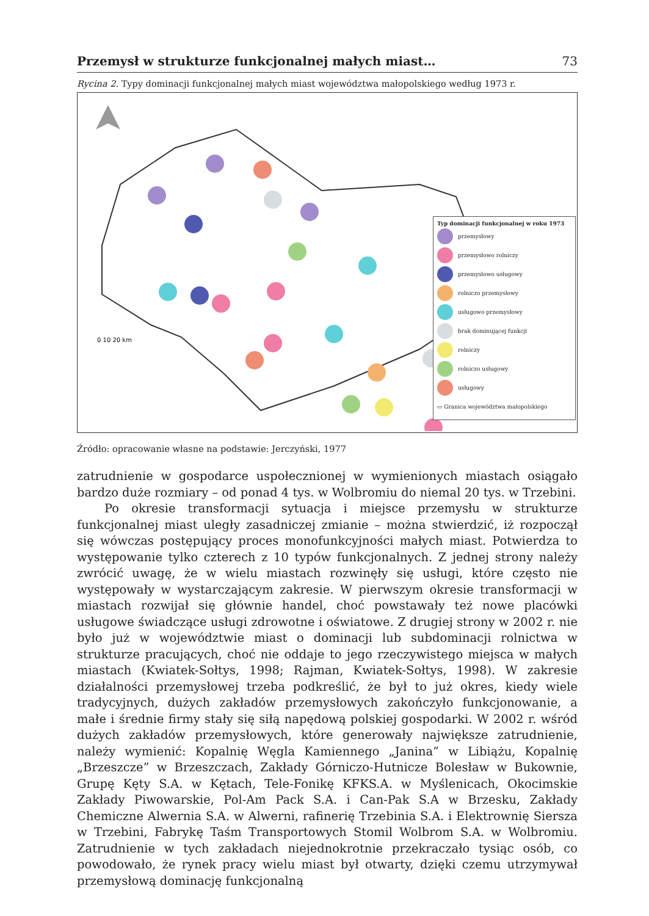Przemysł w strukturze funkcjonalnej małych miast… 73
Rycina 2. Typy dominacji funkcjonalnej małych miast województwa małopolskiego według 1973 r.
0 10 20 km
Typ dominacji funkcjonalnej w roku 1973
przemysłowy
przemysłowo rolniczy
przemysłowo usługowy
rolniczo przemysłowy
usługowo przemysłowy
brak dominującej funkcji
rolniczy
rolniczo usługowy
usługowy
▭ Granica województwa małopolskiego
Źródło: opracowanie własne na podstawie: Jerczyński, 1977
zatrudnienie w gospodarce uspołecznionej w wymienionych miastach osiągało bardzo duże rozmiary – od ponad 4 tys. w Wolbromiu do niemal 20 tys. w Trzebini.
Po okresie transformacji sytuacja i miejsce przemysłu w strukturze funkcjonalnej miast uległy zasadniczej zmianie – można stwierdzić, iż rozpoczął się wówczas postępujący proces monofunkcyjności małych miast. Potwierdza to występowanie tylko czterech z 10 typów funkcjonalnych. Z jednej strony należy zwrócić uwagę, że w wielu miastach rozwinęły się usługi, które często nie występowały w wystarczającym zakresie. W pierwszym okresie transformacji w miastach rozwijał się głównie handel, choć powstawały też nowe placówki usługowe świadczące usługi zdrowotne i oświatowe. Z drugiej strony w 2002 r. nie było już w województwie miast o dominacji lub subdominacji rolnictwa w strukturze pracujących, choć nie oddaje to jego rzeczywistego miejsca w małych miastach (Kwiatek-Sołtys, 1998; Rajman, Kwiatek-Sołtys, 1998). W zakresie działalności przemysłowej trzeba podkreślić, że był to już okres, kiedy wiele tradycyjnych, dużych zakładów przemysłowych zakończyło funkcjonowanie, a małe i średnie firmy stały się siłą napędową polskiej gospodarki. W 2002 r. wśród dużych zakładów przemysłowych, które generowały największe zatrudnienie, należy wymienić: Kopalnię Węgla Kamiennego „Janina” w Libiążu, Kopalnię „Brzeszcze” w Brzeszczach, Zakłady Górniczo-Hutnicze Bolesław w Bukownie, Grupę Kęty S.A. w Kętach, Tele-Fonikę KFKS.A. w Myślenicach, Okocimskie Zakłady Piwowarskie, Pol-Am Pack S.A. i Can-Pak S.A w Brzesku, Zakłady Chemiczne Alwernia S.A. w Alwerni, rafinerię Trzebinia S.A. i Elektrownię Siersza w Trzebini, Fabrykę Taśm Transportowych Stomil Wolbrom S.A. w Wolbromiu. Zatrudnienie w tych zakładach niejednokrotnie przekraczało tysiąc osób, co powodowało, że rynek pracy wielu miast był otwarty, dzięki czemu utrzymywał przemysłową dominację funkcjonalną